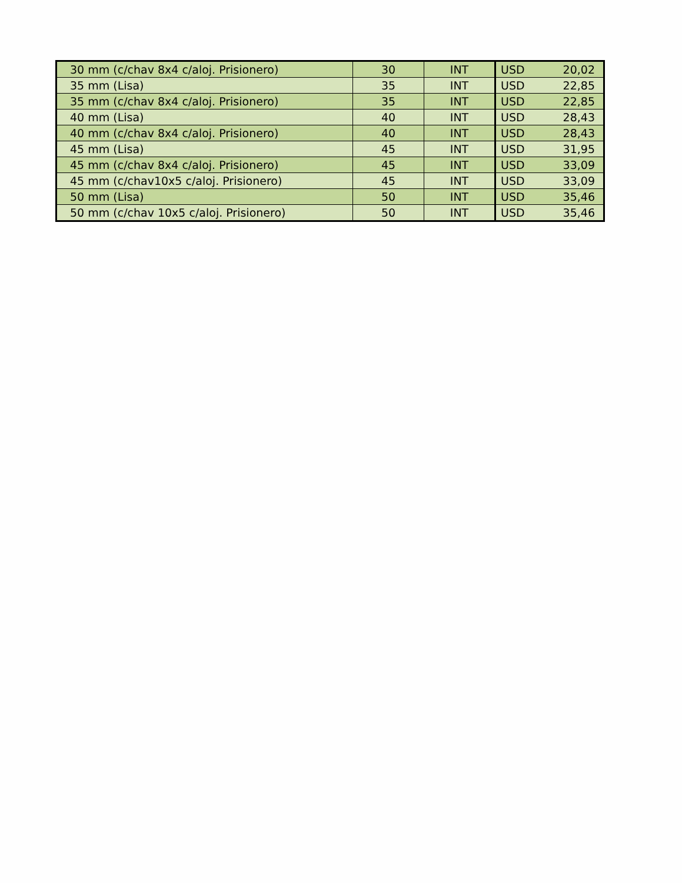| 30 mm (c/chav 8x4 c/aloj. Prisionero) | 30 | INT | USD | 20,02 |
| 35 mm (Lisa) | 35 | INT | USD | 22,85 |
| 35 mm (c/chav 8x4 c/aloj. Prisionero) | 35 | INT | USD | 22,85 |
| 40 mm (Lisa) | 40 | INT | USD | 28,43 |
| 40 mm (c/chav 8x4 c/aloj. Prisionero) | 40 | INT | USD | 28,43 |
| 45 mm (Lisa) | 45 | INT | USD | 31,95 |
| 45 mm (c/chav 8x4 c/aloj. Prisionero) | 45 | INT | USD | 33,09 |
| 45 mm (c/chav10x5 c/aloj. Prisionero) | 45 | INT | USD | 33,09 |
| 50 mm (Lisa) | 50 | INT | USD | 35,46 |
| 50 mm (c/chav 10x5 c/aloj. Prisionero) | 50 | INT | USD | 35,46 |